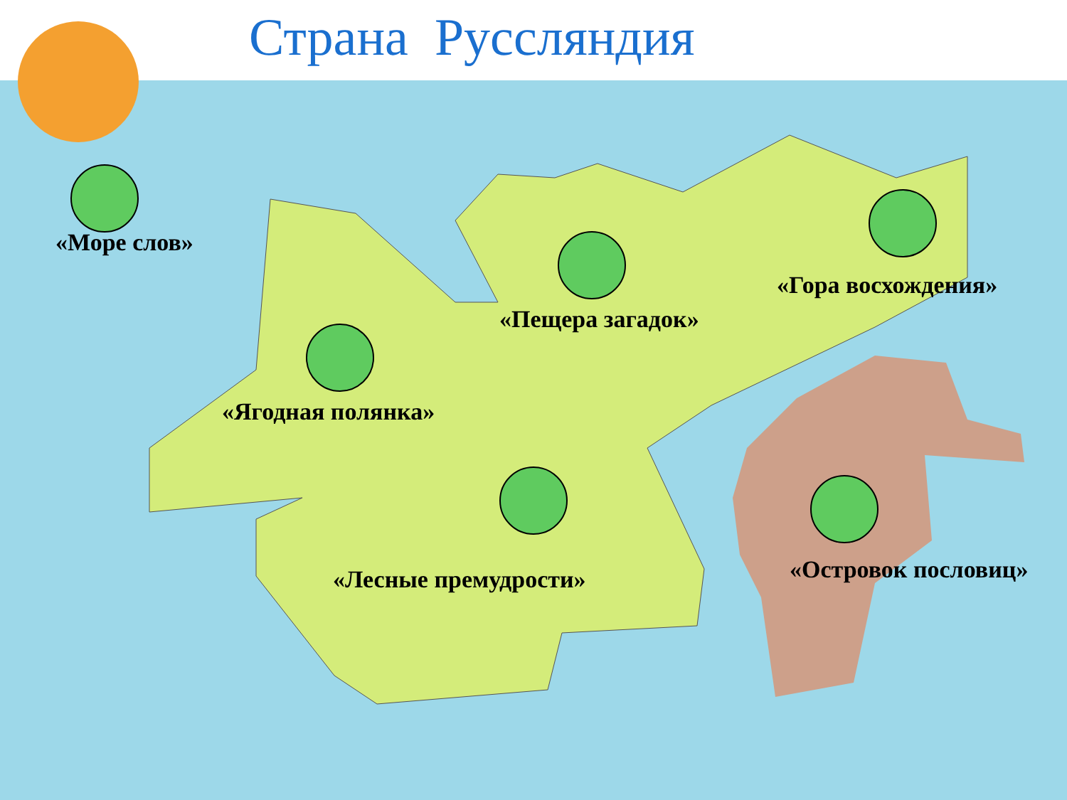Страна Руссляндия
«Море слов»
«Пещера загадок»
«Гора восхождения»
«Ягодная полянка»
«Лесные премудрости» «Островок пословиц»